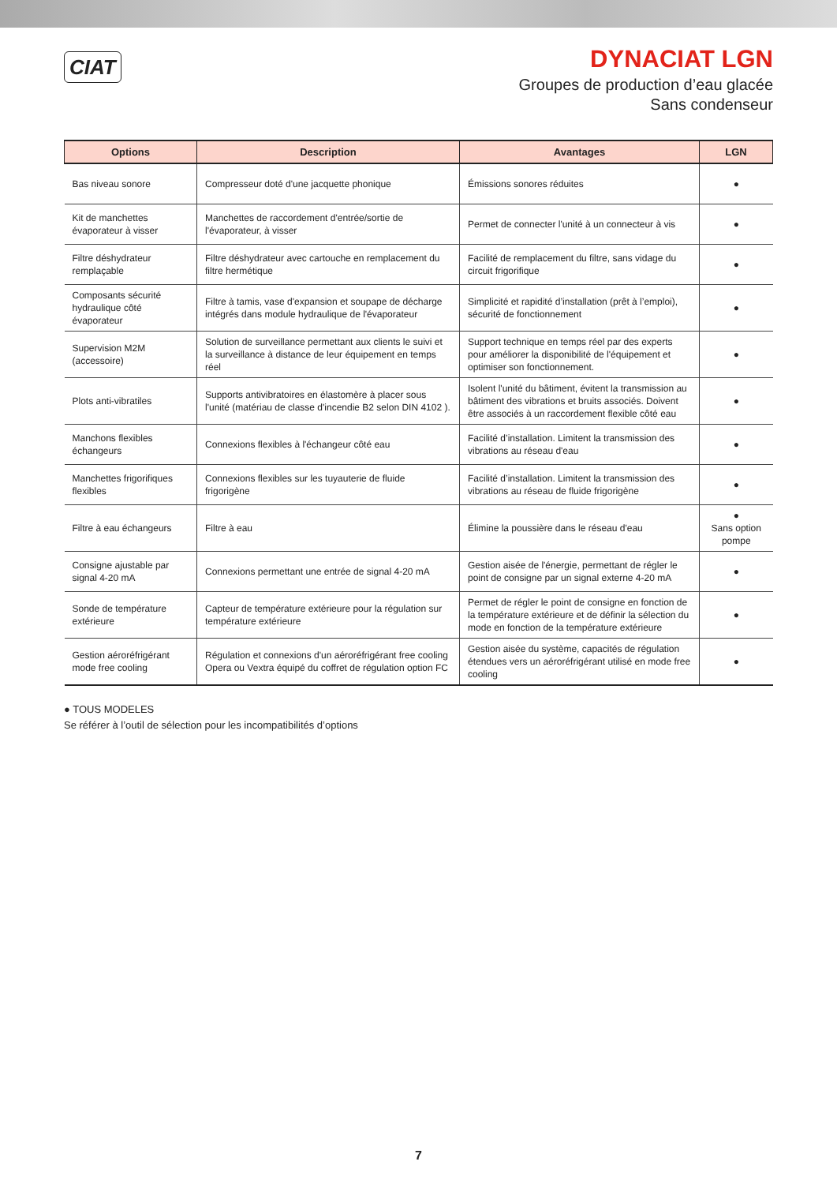CIAT
DYNACIAT LGN
Groupes de production d’eau glacée
Sans condenseur
| Options | Description | Avantages | LGN |
| --- | --- | --- | --- |
| Bas niveau sonore | Compresseur doté d'une jacquette phonique | Émissions sonores réduites | ● |
| Kit de manchettes évaporateur à visser | Manchettes de raccordement d'entrée/sortie de l'évaporateur, à visser | Permet de connecter l'unité à un connecteur à vis | ● |
| Filtre déshydrateur remplaçable | Filtre déshydrateur avec cartouche en remplacement du filtre hermétique | Facilité de remplacement du filtre, sans vidage du circuit frigorifique | ● |
| Composants sécurité hydraulique côté évaporateur | Filtre à tamis, vase d'expansion et soupape de décharge intégrés dans module hydraulique de l'évaporateur | Simplicité et rapidité d’installation (prêt à l’emploi), sécurité de fonctionnement | ● |
| Supervision M2M (accessoire) | Solution de surveillance permettant aux clients le suivi et la surveillance à distance de leur équipement en temps réel | Support technique en temps réel par des experts pour améliorer la disponibilité de l'équipement et optimiser son fonctionnement. | ● |
| Plots anti-vibratiles | Supports antivibratoires en élastomère à placer sous l'unité (matériau de classe d'incendie B2 selon DIN 4102 ). | Isolent l'unité du bâtiment, évitent la transmission au bâtiment des vibrations et bruits associés. Doivent être associés à un raccordement flexible côté eau | ● |
| Manchons flexibles échangeurs | Connexions flexibles à l'échangeur côté eau | Facilité d’installation. Limitent la transmission des vibrations au réseau d'eau | ● |
| Manchettes frigorifiques flexibles | Connexions flexibles sur les tuyauterie de fluide frigorigène | Facilité d’installation. Limitent la transmission des vibrations au réseau de fluide frigorigène | ● |
| Filtre à eau échangeurs | Filtre à eau | Élimine la poussière dans le réseau d'eau | ● Sans option pompe |
| Consigne ajustable par signal 4-20 mA | Connexions permettant une entrée de signal 4-20 mA | Gestion aisée de l'énergie, permettant de régler le point de consigne par un signal externe 4-20 mA | ● |
| Sonde de température extérieure | Capteur de température extérieure pour la régulation sur température extérieure | Permet de régler le point de consigne en fonction de la température extérieure et de définir la sélection du mode en fonction de la température extérieure | ● |
| Gestion aéroréfrigérant mode free cooling | Régulation et connexions d'un aéroréfrigérant free cooling Opera ou Vextra équipé du coffret de régulation option FC | Gestion aisée du système, capacités de régulation étendues vers un aéroréfrigérant utilisé en mode free cooling | ● |
● TOUS MODELES
Se référer à l’outil de sélection pour les incompatibilités d’options
7